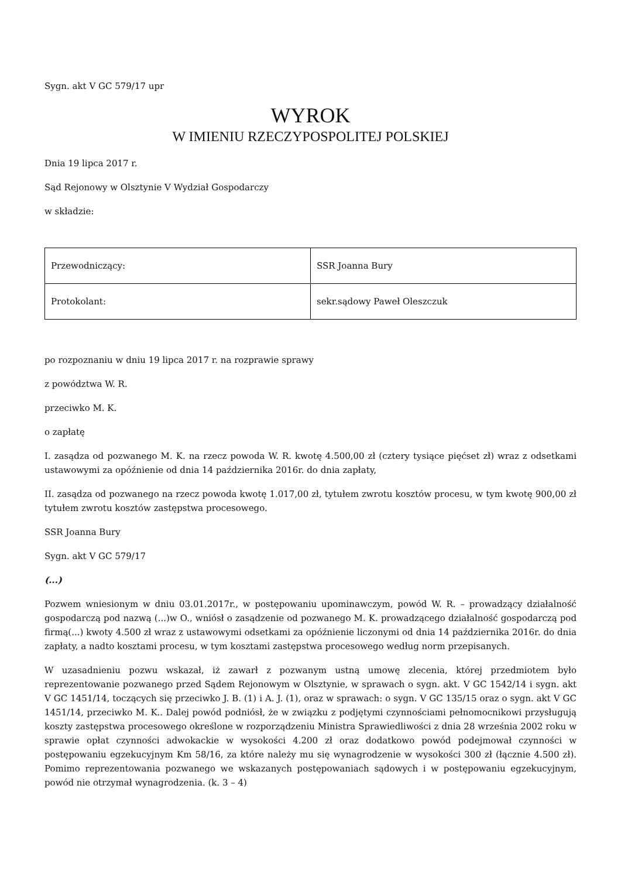Sygn. akt V GC 579/17 upr
WYROK
W IMIENIU RZECZYPOSPOLITEJ POLSKIEJ
Dnia 19 lipca 2017 r.
Sąd Rejonowy w Olsztynie V Wydział Gospodarczy
w składzie:
| Przewodniczący: | SSR Joanna Bury |
| Protokolant: | sekr.sądowy Paweł Oleszczuk |
po rozpoznaniu w dniu 19 lipca 2017 r. na rozprawie sprawy
z powództwa W. R.
przeciwko M. K.
o zapłatę
I. zasądza od pozwanego M. K. na rzecz powoda W. R. kwotę 4.500,00 zł (cztery tysiące pięćset zł) wraz z odsetkami ustawowymi za opóźnienie od dnia 14 października 2016r. do dnia zapłaty,
II. zasądza od pozwanego na rzecz powoda kwotę 1.017,00 zł, tytułem zwrotu kosztów procesu, w tym kwotę 900,00 zł tytułem zwrotu kosztów zastępstwa procesowego.
SSR Joanna Bury
Sygn. akt V GC 579/17
(...)
Pozwem wniesionym w dniu 03.01.2017r., w postępowaniu upominawczym, powód W. R. – prowadzący działalność gospodarczą pod nazwą (...)w O., wniósł o zasądzenie od pozwanego M. K. prowadzącego działalność gospodarczą pod firmą(...) kwoty 4.500 zł wraz z ustawowymi odsetkami za opóźnienie liczonymi od dnia 14 października 2016r. do dnia zapłaty, a nadto kosztami procesu, w tym kosztami zastępstwa procesowego według norm przepisanych.
W uzasadnieniu pozwu wskazał, iż zawarł z pozwanym ustną umowę zlecenia, której przedmiotem było reprezentowanie pozwanego przed Sądem Rejonowym w Olsztynie, w sprawach o sygn. akt. V GC 1542/14 i sygn. akt V GC 1451/14, toczących się przeciwko J. B. (1) i A. J. (1), oraz w sprawach: o sygn. V GC 135/15 oraz o sygn. akt V GC 1451/14, przeciwko M. K.. Dalej powód podniósł, że w związku z podjętymi czynnościami pełnomocnikowi przysługują koszty zastępstwa procesowego określone w rozporządzeniu Ministra Sprawiedliwości z dnia 28 września 2002 roku w sprawie opłat czynności adwokackie w wysokości 4.200 zł oraz dodatkowo powód podejmował czynności w postępowaniu egzekucyjnym Km 58/16, za które należy mu się wynagrodzenie w wysokości 300 zł (łącznie 4.500 zł). Pomimo reprezentowania pozwanego we wskazanych postępowaniach sądowych i w postępowaniu egzekucyjnym, powód nie otrzymał wynagrodzenia. (k. 3 – 4)